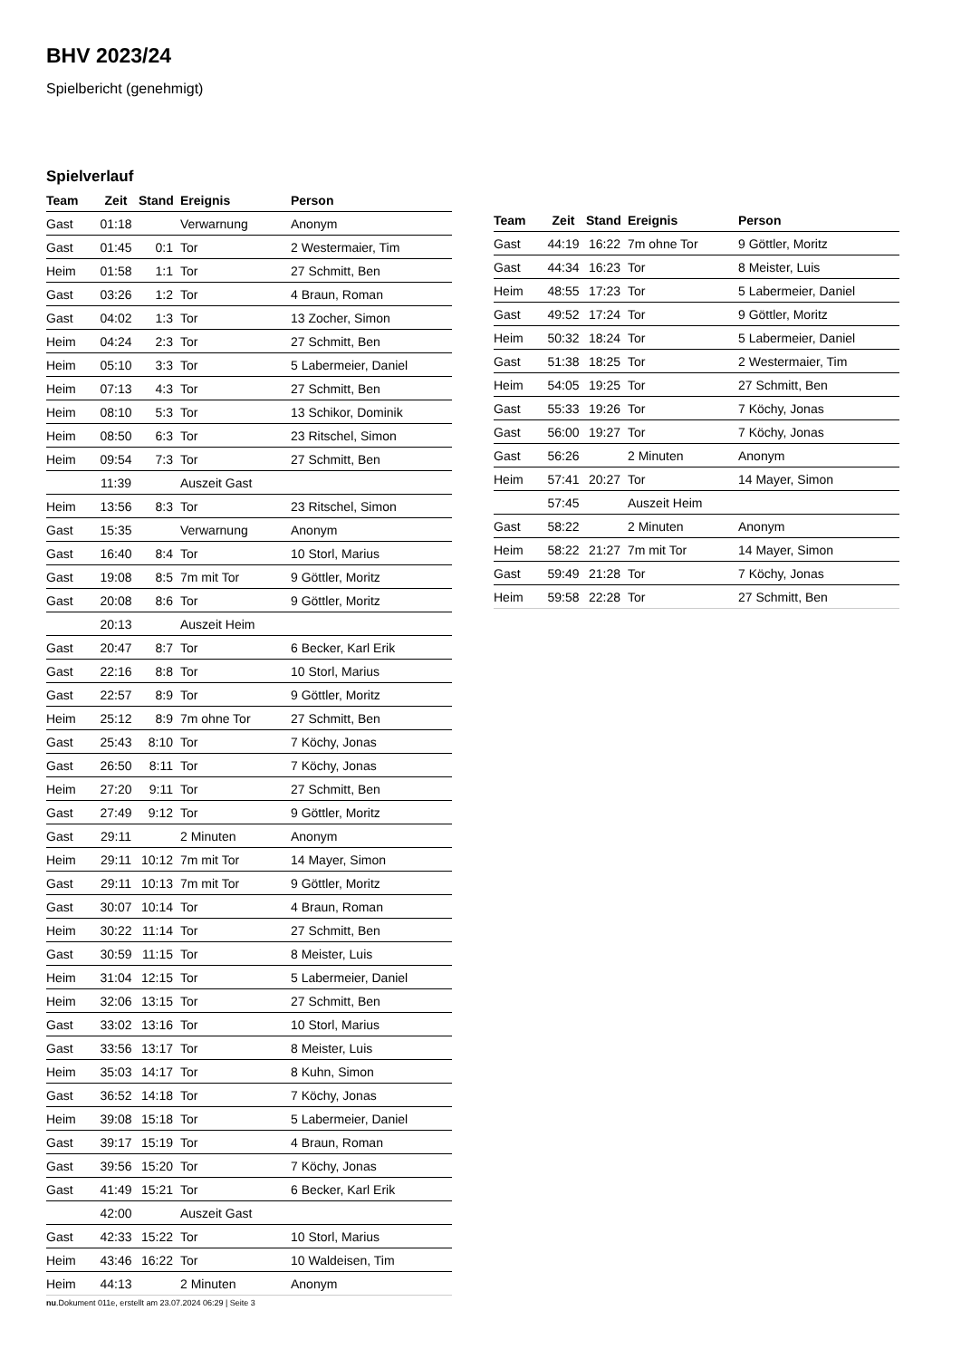BHV 2023/24
Spielbericht (genehmigt)
Spielverlauf
| Team | Zeit | Stand | Ereignis | Person |
| --- | --- | --- | --- | --- |
| Gast | 01:18 | | Verwarnung | Anonym |
| Gast | 01:45 | 0:1 | Tor | 2 Westermaier, Tim |
| Heim | 01:58 | 1:1 | Tor | 27 Schmitt, Ben |
| Gast | 03:26 | 1:2 | Tor | 4 Braun, Roman |
| Gast | 04:02 | 1:3 | Tor | 13 Zocher, Simon |
| Heim | 04:24 | 2:3 | Tor | 27 Schmitt, Ben |
| Heim | 05:10 | 3:3 | Tor | 5 Labermeier, Daniel |
| Heim | 07:13 | 4:3 | Tor | 27 Schmitt, Ben |
| Heim | 08:10 | 5:3 | Tor | 13 Schikor, Dominik |
| Heim | 08:50 | 6:3 | Tor | 23 Ritschel, Simon |
| Heim | 09:54 | 7:3 | Tor | 27 Schmitt, Ben |
| | 11:39 | | Auszeit Gast | |
| Heim | 13:56 | 8:3 | Tor | 23 Ritschel, Simon |
| Gast | 15:35 | | Verwarnung | Anonym |
| Gast | 16:40 | 8:4 | Tor | 10 Storl, Marius |
| Gast | 19:08 | 8:5 | 7m mit Tor | 9 Göttler, Moritz |
| Gast | 20:08 | 8:6 | Tor | 9 Göttler, Moritz |
| | 20:13 | | Auszeit Heim | |
| Gast | 20:47 | 8:7 | Tor | 6 Becker, Karl Erik |
| Gast | 22:16 | 8:8 | Tor | 10 Storl, Marius |
| Gast | 22:57 | 8:9 | Tor | 9 Göttler, Moritz |
| Heim | 25:12 | 8:9 | 7m ohne Tor | 27 Schmitt, Ben |
| Gast | 25:43 | 8:10 | Tor | 7 Köchy, Jonas |
| Gast | 26:50 | 8:11 | Tor | 7 Köchy, Jonas |
| Heim | 27:20 | 9:11 | Tor | 27 Schmitt, Ben |
| Gast | 27:49 | 9:12 | Tor | 9 Göttler, Moritz |
| Gast | 29:11 | | 2 Minuten | Anonym |
| Heim | 29:11 | 10:12 | 7m mit Tor | 14 Mayer, Simon |
| Gast | 29:11 | 10:13 | 7m mit Tor | 9 Göttler, Moritz |
| Gast | 30:07 | 10:14 | Tor | 4 Braun, Roman |
| Heim | 30:22 | 11:14 | Tor | 27 Schmitt, Ben |
| Gast | 30:59 | 11:15 | Tor | 8 Meister, Luis |
| Heim | 31:04 | 12:15 | Tor | 5 Labermeier, Daniel |
| Heim | 32:06 | 13:15 | Tor | 27 Schmitt, Ben |
| Gast | 33:02 | 13:16 | Tor | 10 Storl, Marius |
| Gast | 33:56 | 13:17 | Tor | 8 Meister, Luis |
| Heim | 35:03 | 14:17 | Tor | 8 Kuhn, Simon |
| Gast | 36:52 | 14:18 | Tor | 7 Köchy, Jonas |
| Heim | 39:08 | 15:18 | Tor | 5 Labermeier, Daniel |
| Gast | 39:17 | 15:19 | Tor | 4 Braun, Roman |
| Gast | 39:56 | 15:20 | Tor | 7 Köchy, Jonas |
| Gast | 41:49 | 15:21 | Tor | 6 Becker, Karl Erik |
| | 42:00 | | Auszeit Gast | |
| Gast | 42:33 | 15:22 | Tor | 10 Storl, Marius |
| Heim | 43:46 | 16:22 | Tor | 10 Waldeisen, Tim |
| Heim | 44:13 | | 2 Minuten | Anonym |
| Team | Zeit | Stand | Ereignis | Person |
| --- | --- | --- | --- | --- |
| Gast | 44:19 | 16:22 | 7m ohne Tor | 9 Göttler, Moritz |
| Gast | 44:34 | 16:23 | Tor | 8 Meister, Luis |
| Heim | 48:55 | 17:23 | Tor | 5 Labermeier, Daniel |
| Gast | 49:52 | 17:24 | Tor | 9 Göttler, Moritz |
| Heim | 50:32 | 18:24 | Tor | 5 Labermeier, Daniel |
| Gast | 51:38 | 18:25 | Tor | 2 Westermaier, Tim |
| Heim | 54:05 | 19:25 | Tor | 27 Schmitt, Ben |
| Gast | 55:33 | 19:26 | Tor | 7 Köchy, Jonas |
| Gast | 56:00 | 19:27 | Tor | 7 Köchy, Jonas |
| Gast | 56:26 | | 2 Minuten | Anonym |
| Heim | 57:41 | 20:27 | Tor | 14 Mayer, Simon |
| | 57:45 | | Auszeit Heim | |
| Gast | 58:22 | | 2 Minuten | Anonym |
| Heim | 58:22 | 21:27 | 7m mit Tor | 14 Mayer, Simon |
| Gast | 59:49 | 21:28 | Tor | 7 Köchy, Jonas |
| Heim | 59:58 | 22:28 | Tor | 27 Schmitt, Ben |
nu.Dokument 011e, erstellt am 23.07.2024 06:29 | Seite 3